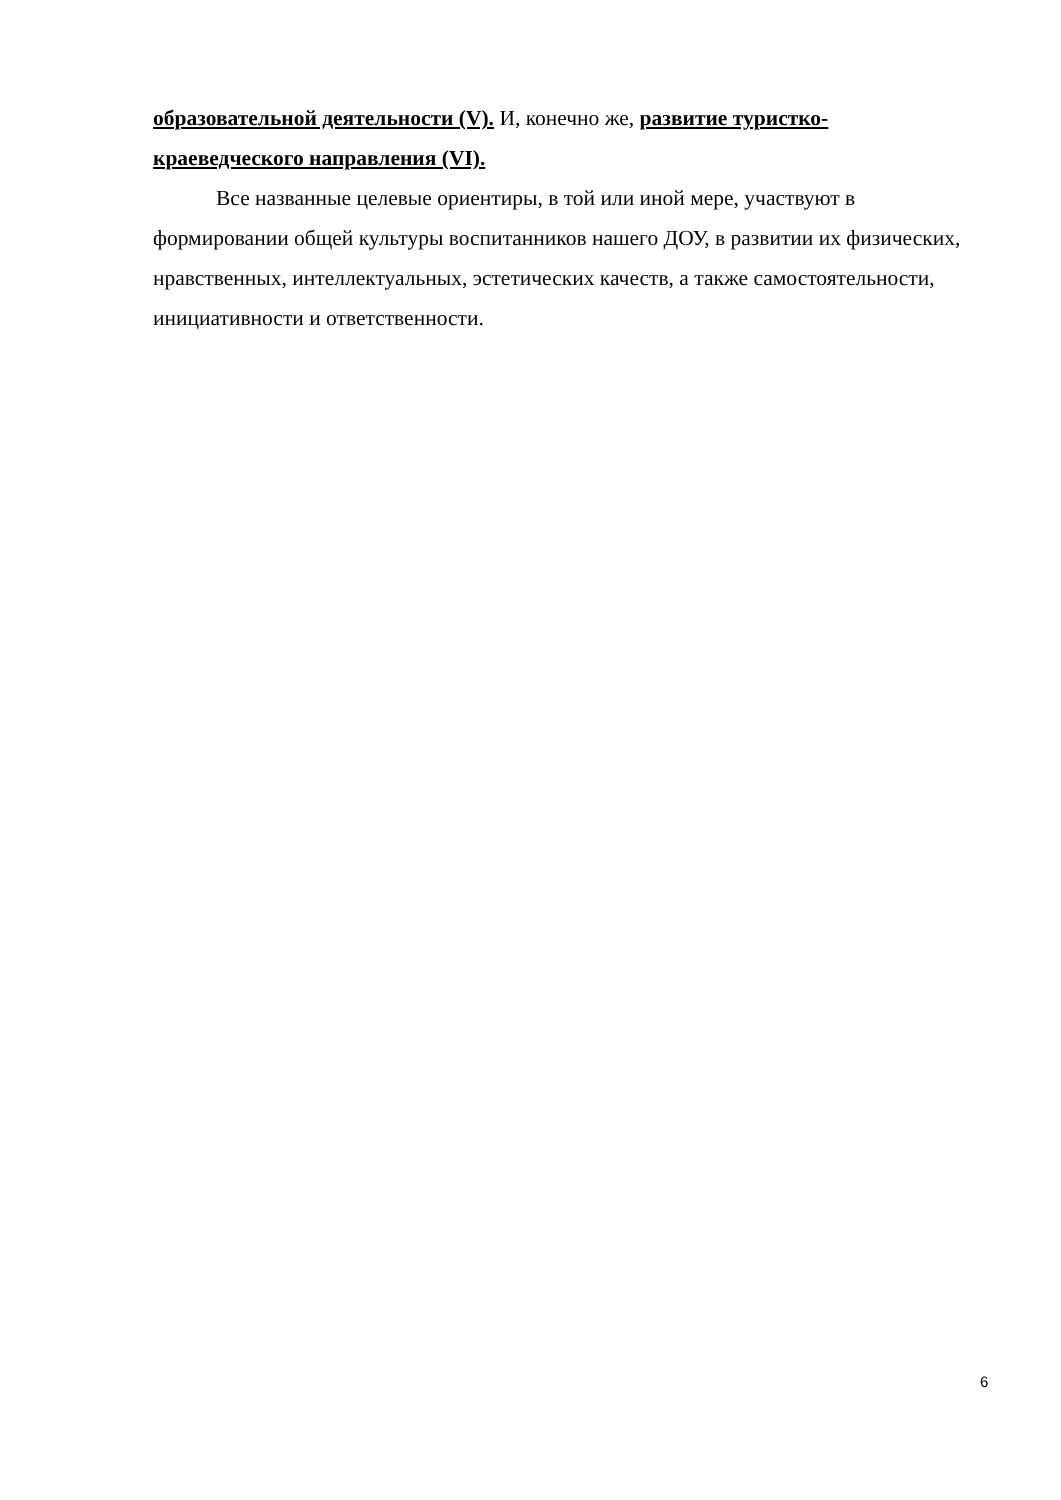образовательной деятельности (V). И, конечно же, развитие туристко-краеведческого направления (VI).
Все названные целевые ориентиры, в той или иной мере, участвуют в формировании общей культуры воспитанников нашего ДОУ, в развитии их физических, нравственных, интеллектуальных, эстетических качеств, а также самостоятельности, инициативности и ответственности.
6